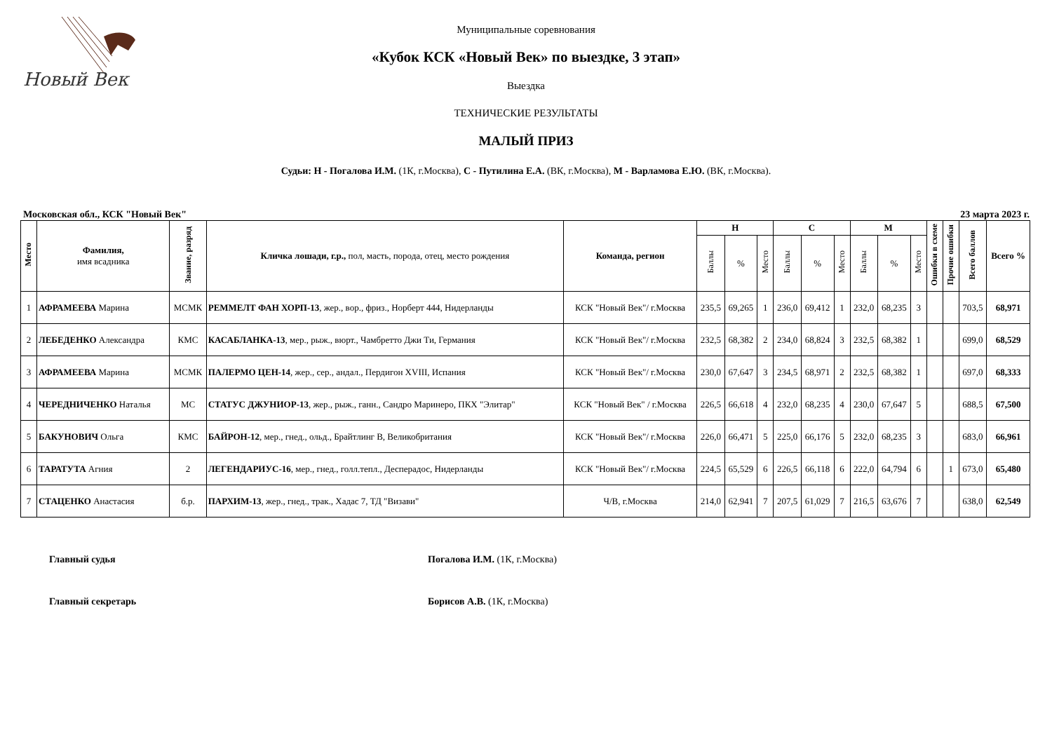Новый Век
Муниципальные соревнования
«Кубок КСК «Новый Век» по выездке, 3 этап»
Выездка
ТЕХНИЧЕСКИЕ РЕЗУЛЬТАТЫ
МАЛЫЙ ПРИЗ
Судьи: Н - Погалова И.М. (1К, г.Москва), С - Путилина Е.А. (ВК, г.Москва), М - Варламова Е.Ю. (ВК, г.Москва).
Московская обл., КСК "Новый Век" 23 марта 2023 г.
| Место | Фамилия, имя всадника | Звание, разряд | Кличка лошади, г.р., пол, масть, порода, отец, место рождения | Команда, регион | Н | | | С | | | М | | | Ошибки в схеме | Прочие ошибки | Всего баллов | Всего % |
| --- | --- | --- | --- | --- | --- | --- | --- | --- | --- | --- | --- | --- | --- | --- | --- | --- | --- |
| | | | | | Баллы | % | Место | Баллы | % | Место | Баллы | % | Место | | | | |
| 1 | АФРАМЕЕВА Марина | МСМК | РЕММЕЛТ ФАН ХОРП-13 , жер., вор., фриз., Норберт 444, Нидерланды | КСК "Новый Век"/ г.Москва | 235,5 | 69,265 | 1 | 236,0 | 69,412 | 1 | 232,0 | 68,235 | 3 | | | 703,5 | 68,971 |
| 2 | ЛЕБЕДЕНКО Александра | КМС | КАСАБЛАНКА-13 , мер., рыж., вюрт., Чамбретто Джи Ти, Германия | КСК "Новый Век"/ г.Москва | 232,5 | 68,382 | 2 | 234,0 | 68,824 | 3 | 232,5 | 68,382 | 1 | | | 699,0 | 68,529 |
| 3 | АФРАМЕЕВА Марина | МСМК | ПАЛЕРМО ЦЕН-14 , жер., сер., андал., Пердигон XVIII, Испания | КСК "Новый Век"/ г.Москва | 230,0 | 67,647 | 3 | 234,5 | 68,971 | 2 | 232,5 | 68,382 | 1 | | | 697,0 | 68,333 |
| 4 | ЧЕРЕДНИЧЕНКО Наталья | МС | СТАТУС ДЖУНИОР-13 , жер., рыж., ганн., Сандро Маринеро, ПКХ "Элитар" | КСК "Новый Век" / г.Москва | 226,5 | 66,618 | 4 | 232,0 | 68,235 | 4 | 230,0 | 67,647 | 5 | | | 688,5 | 67,500 |
| 5 | БАКУНОВИЧ Ольга | КМС | БАЙРОН-12 , мер., гнед., ольд., Брайтлинг B, Великобритания | КСК "Новый Век"/ г.Москва | 226,0 | 66,471 | 5 | 225,0 | 66,176 | 5 | 232,0 | 68,235 | 3 | | | 683,0 | 66,961 |
| 6 | ТАРАТУТА Агния | 2 | ЛЕГЕНДАРИУС-16 , мер., гнед., голл.тепл., Десперадос, Нидерланды | КСК "Новый Век"/ г.Москва | 224,5 | 65,529 | 6 | 226,5 | 66,118 | 6 | 222,0 | 64,794 | 6 | | 1 | 673,0 | 65,480 |
| 7 | СТАЦЕНКО Анастасия | б.р. | ПАРХИМ-13 , жер., гнед., трак., Хадас 7, ТД "Визави" | Ч/В, г.Москва | 214,0 | 62,941 | 7 | 207,5 | 61,029 | 7 | 216,5 | 63,676 | 7 | | | 638,0 | 62,549 |
Главный судья Погалова И.М. (1К, г.Москва)
Главный секретарь Борисов А.В. (1К, г.Москва)